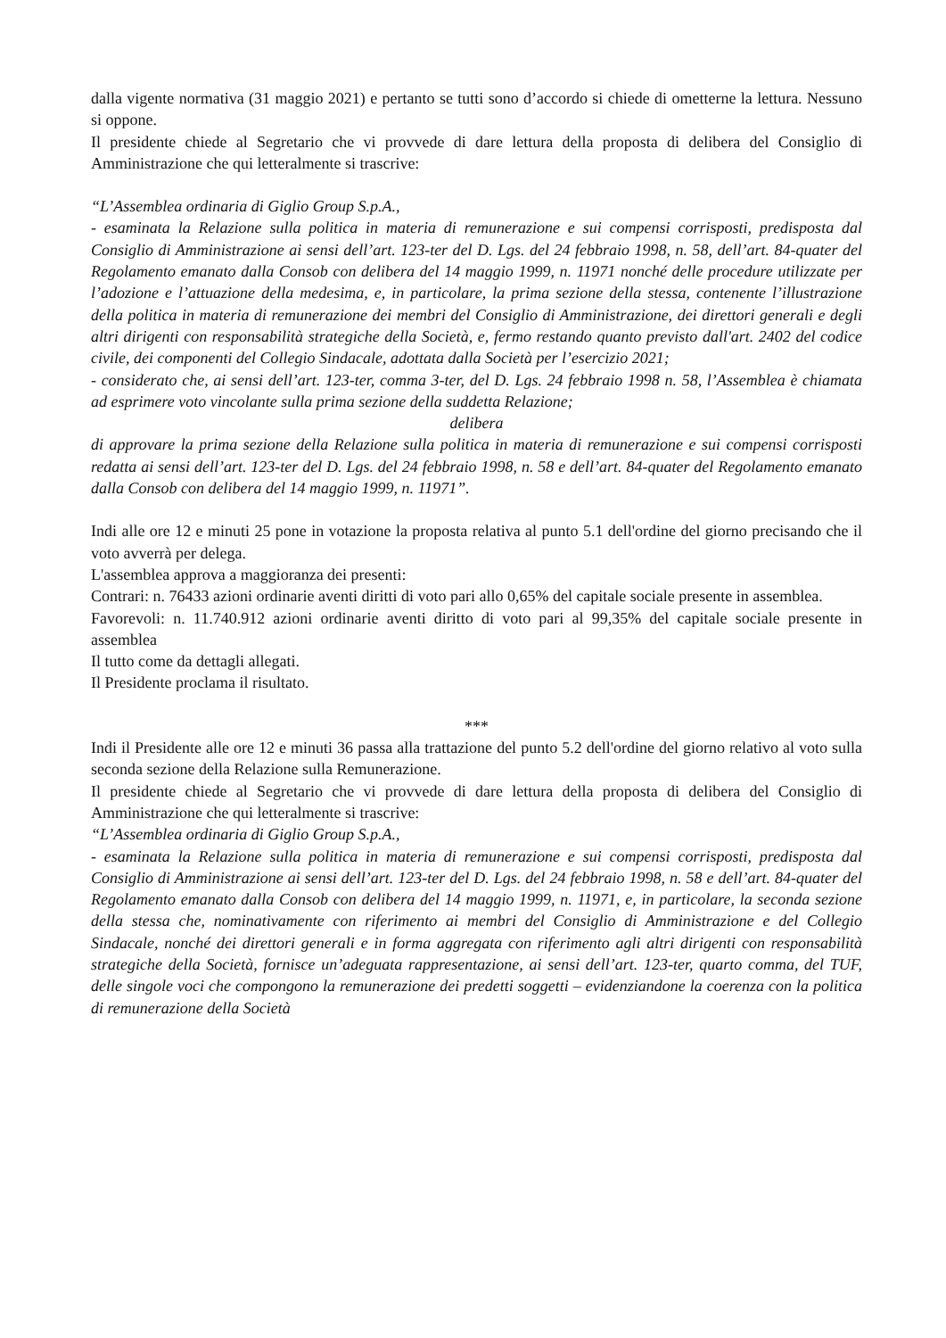dalla vigente normativa (31 maggio 2021) e pertanto se tutti sono d’accordo si chiede di ometterne la lettura. Nessuno si oppone.
Il presidente chiede al Segretario che vi provvede di dare lettura della proposta di delibera del Consiglio di Amministrazione che qui letteralmente si trascrive:
“L’Assemblea ordinaria di Giglio Group S.p.A.,
- esaminata la Relazione sulla politica in materia di remunerazione e sui compensi corrisposti, predisposta dal Consiglio di Amministrazione ai sensi dell’art. 123-ter del D. Lgs. del 24 febbraio 1998, n. 58, dell’art. 84-quater del Regolamento emanato dalla Consob con delibera del 14 maggio 1999, n. 11971 nonché delle procedure utilizzate per l’adozione e l’attuazione della medesima, e, in particolare, la prima sezione della stessa, contenente l’illustrazione della politica in materia di remunerazione dei membri del Consiglio di Amministrazione, dei direttori generali e degli altri dirigenti con responsabilità strategiche della Società, e, fermo restando quanto previsto dall'art. 2402 del codice civile, dei componenti del Collegio Sindacale, adottata dalla Società per l’esercizio 2021;
- considerato che, ai sensi dell’art. 123-ter, comma 3-ter, del D. Lgs. 24 febbraio 1998 n. 58, l’Assemblea è chiamata ad esprimere voto vincolante sulla prima sezione della suddetta Relazione;
delibera
di approvare la prima sezione della Relazione sulla politica in materia di remunerazione e sui compensi corrisposti redatta ai sensi dell’art. 123-ter del D. Lgs. del 24 febbraio 1998, n. 58 e dell’art. 84-quater del Regolamento emanato dalla Consob con delibera del 14 maggio 1999, n. 11971”.
Indi alle ore 12 e minuti 25 pone in votazione la proposta relativa al punto 5.1 dell'ordine del giorno precisando che il voto avverrà per delega.
L'assemblea approva a maggioranza dei presenti:
Contrari: n. 76433 azioni ordinarie aventi diritti di voto pari allo 0,65% del capitale sociale presente in assemblea.
Favorevoli: n. 11.740.912 azioni ordinarie aventi diritto di voto pari al 99,35% del capitale sociale presente in assemblea
Il tutto come da dettagli allegati.
Il Presidente proclama il risultato.
***
Indi il Presidente alle ore 12 e minuti 36 passa alla trattazione del punto 5.2 dell'ordine del giorno relativo al voto sulla seconda sezione della Relazione sulla Remunerazione.
Il presidente chiede al Segretario che vi provvede di dare lettura della proposta di delibera del Consiglio di Amministrazione che qui letteralmente si trascrive:
“L’Assemblea ordinaria di Giglio Group S.p.A.,
- esaminata la Relazione sulla politica in materia di remunerazione e sui compensi corrisposti, predisposta dal Consiglio di Amministrazione ai sensi dell’art. 123-ter del D. Lgs. del 24 febbraio 1998, n. 58 e dell’art. 84-quater del Regolamento emanato dalla Consob con delibera del 14 maggio 1999, n. 11971, e, in particolare, la seconda sezione della stessa che, nominativamente con riferimento ai membri del Consiglio di Amministrazione e del Collegio Sindacale, nonché dei direttori generali e in forma aggregata con riferimento agli altri dirigenti con responsabilità strategiche della Società, fornisce un’adeguata rappresentazione, ai sensi dell’art. 123-ter, quarto comma, del TUF, delle singole voci che compongono la remunerazione dei predetti soggetti – evidenziandone la coerenza con la politica di remunerazione della Società